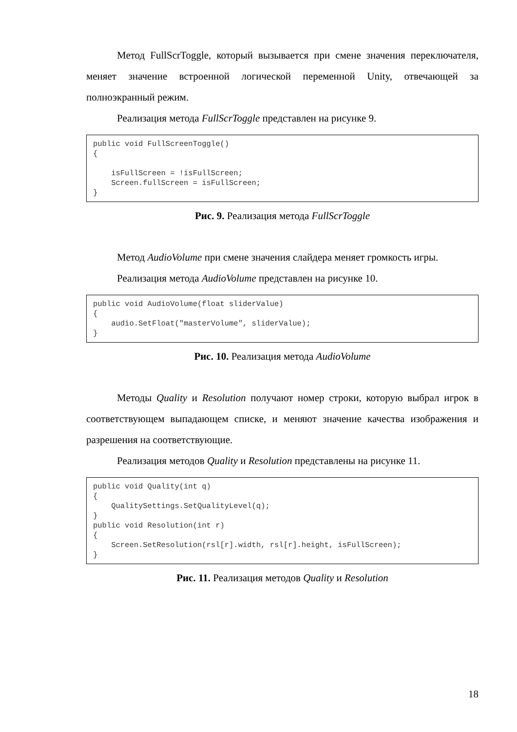Метод FullScrToggle, который вызывается при смене значения переключателя, меняет значение встроенной логической переменной Unity, отвечающей за полноэкранный режим.
Реализация метода FullScrToggle представлен на рисунке 9.
public void FullScreenToggle() { isFullScreen = !isFullScreen; Screen.fullScreen = isFullScreen; }
Рис. 9. Реализация метода FullScrToggle
Метод AudioVolume при смене значения слайдера меняет громкость игры.
Реализация метода AudioVolume представлен на рисунке 10.
public void AudioVolume(float sliderValue) { audio.SetFloat("masterVolume", sliderValue); }
Рис. 10. Реализация метода AudioVolume
Методы Quality и Resolution получают номер строки, которую выбрал игрок в соответствующем выпадающем списке, и меняют значение качества изображения и разрешения на соответствующие.
Реализация методов Quality и Resolution представлены на рисунке 11.
public void Quality(int q) { QualitySettings.SetQualityLevel(q); } public void Resolution(int r) { Screen.SetResolution(rsl[r].width, rsl[r].height, isFullScreen); }
Рис. 11. Реализация методов Quality и Resolution
18